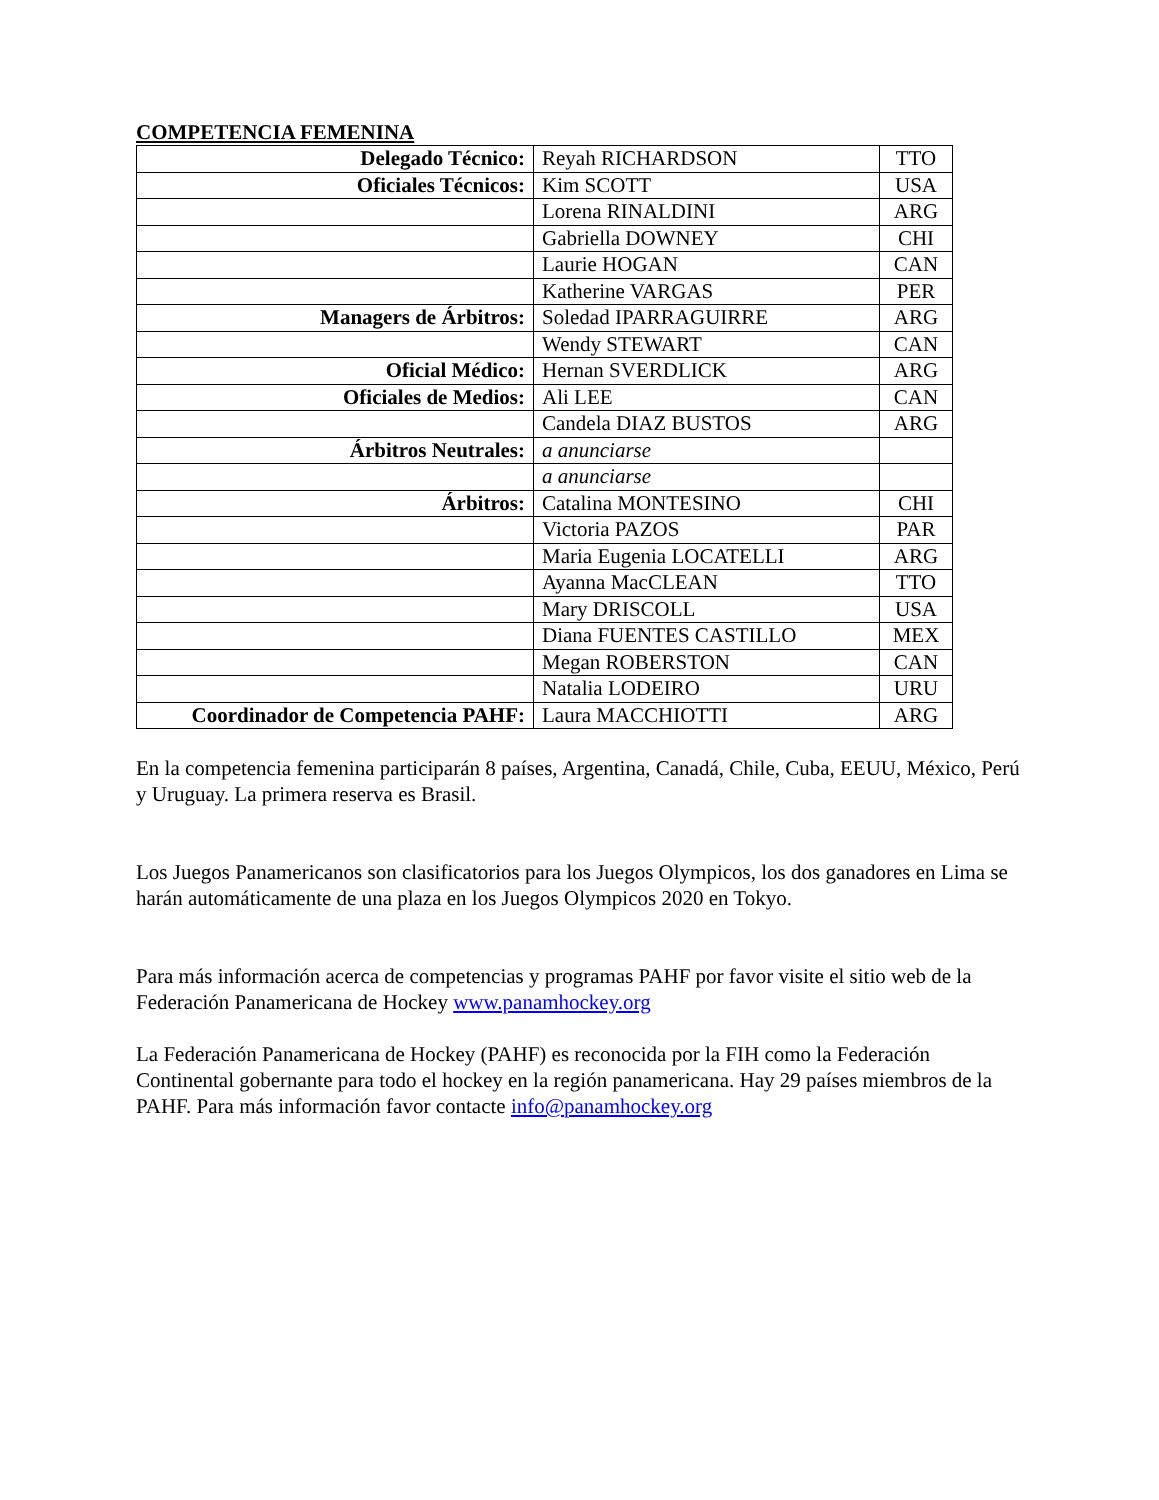COMPETENCIA FEMENINA
| Delegado Técnico: | Reyah RICHARDSON | TTO |
| Oficiales Técnicos: | Kim SCOTT | USA |
| | Lorena RINALDINI | ARG |
| | Gabriella DOWNEY | CHI |
| | Laurie HOGAN | CAN |
| | Katherine VARGAS | PER |
| Managers de Árbitros: | Soledad IPARRAGUIRRE | ARG |
| | Wendy STEWART | CAN |
| Oficial Médico: | Hernan SVERDLICK | ARG |
| Oficiales de Medios: | Ali LEE | CAN |
| | Candela DIAZ BUSTOS | ARG |
| Árbitros Neutrales: | a anunciarse | |
| | a anunciarse | |
| Árbitros: | Catalina MONTESINO | CHI |
| | Victoria PAZOS | PAR |
| | Maria Eugenia LOCATELLI | ARG |
| | Ayanna MacCLEAN | TTO |
| | Mary DRISCOLL | USA |
| | Diana FUENTES CASTILLO | MEX |
| | Megan ROBERSTON | CAN |
| | Natalia LODEIRO | URU |
| Coordinador de Competencia PAHF: | Laura MACCHIOTTI | ARG |
En la competencia femenina participarán 8 países, Argentina, Canadá, Chile, Cuba, EEUU, México, Perú y Uruguay. La primera reserva es Brasil.
Los Juegos Panamericanos son clasificatorios para los Juegos Olympicos, los dos ganadores en Lima se harán automáticamente de una plaza en los Juegos Olympicos 2020 en Tokyo.
Para más información acerca de competencias y programas PAHF por favor visite el sitio web de la Federación Panamericana de Hockey www.panamhockey.org
La Federación Panamericana de Hockey (PAHF) es reconocida por la FIH como la Federación Continental gobernante para todo el hockey en la región panamericana. Hay 29 países miembros de la PAHF. Para más información favor contacte info@panamhockey.org